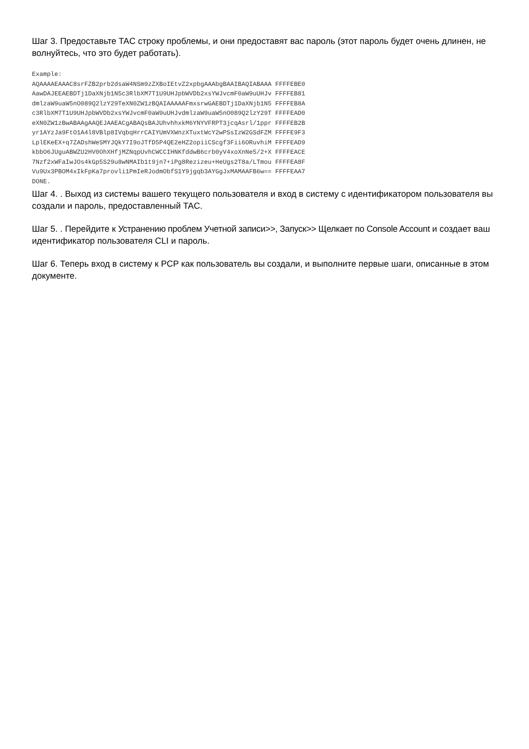Шаг 3. Предоставьте TAC строку проблемы, и они предоставят вас пароль (этот пароль будет очень длинен, не волнуйтесь, что это будет работать).
Example:
AQAAAAEAAAC8srFZB2prb2dsaW4NSm9zZXBoIEtvZ2xpbgAAAbgBAAIBAQIABAAA FFFFEBE0
AawDAJEEAEBDTj1DaXNjb1N5c3RlbXM7T1U9UHJpbWVDb2xsYWJvcmF0aW9uUHJv FFFFEB81
dmlzaW9uaW5nO089Q2lzY29TeXN0ZW1zBQAIAAAAAFmxsrwGAEBDTj1DaXNjb1N5 FFFFEB8A
c3RlbXM7T1U9UHJpbWVDb2xsYWJvcmF0aW9uUHJvdmlzaW9uaW5nO089Q2lzY29T FFFFEAD0
eXN0ZW1zBwABAAgAAQEJAAEACgABAQsBAJUhvhhxkM6YNYVFRPT3jcqAsrl/1ppr FFFFEB2B
yr1AYzJa9FtO1A4l8VBlp8IVqbqHrrCAIYUmVXWnzXTuxtWcY2wPSsIzW2GSdFZM FFFFE9F3
LplEKeEX+q7ZADshWeSMYJQkY7I9oJTfD5P4QE2eHZ2opiiCScgf3Fii6ORuvhiM FFFFEAD9
kbbO6JUguABWZU2HV0OhXHfjMZNqpUvhCWCCIHNKfddwB6crb0yV4xoXnNe5/2+X FFFFEACE
7Nzf2xWFaIwJOs4kGp5S29u8wNMAIb1t9jn7+iPg8Rezizeu+HeUgs2T8a/LTmou FFFFEA8F
Vu9Ux3PBOM4xIkFpKa7provli1PmIeRJodmObfS1Y9jgqb3AYGgJxMAMAAFB6w== FFFFEAA7
DONE.
Шаг 4. . Выход из системы вашего текущего пользователя и вход в систему с идентификатором пользователя вы создали и пароль, предоставленный TAC.
Шаг 5. . Перейдите к Устранению проблем Учетной записи>>, Запуск>> Щелкает по Console Account и создает ваш идентификатор пользователя CLI и пароль.
Шаг 6. Теперь вход в систему к PCP как пользователь вы создали, и выполните первые шаги, описанные в этом документе.